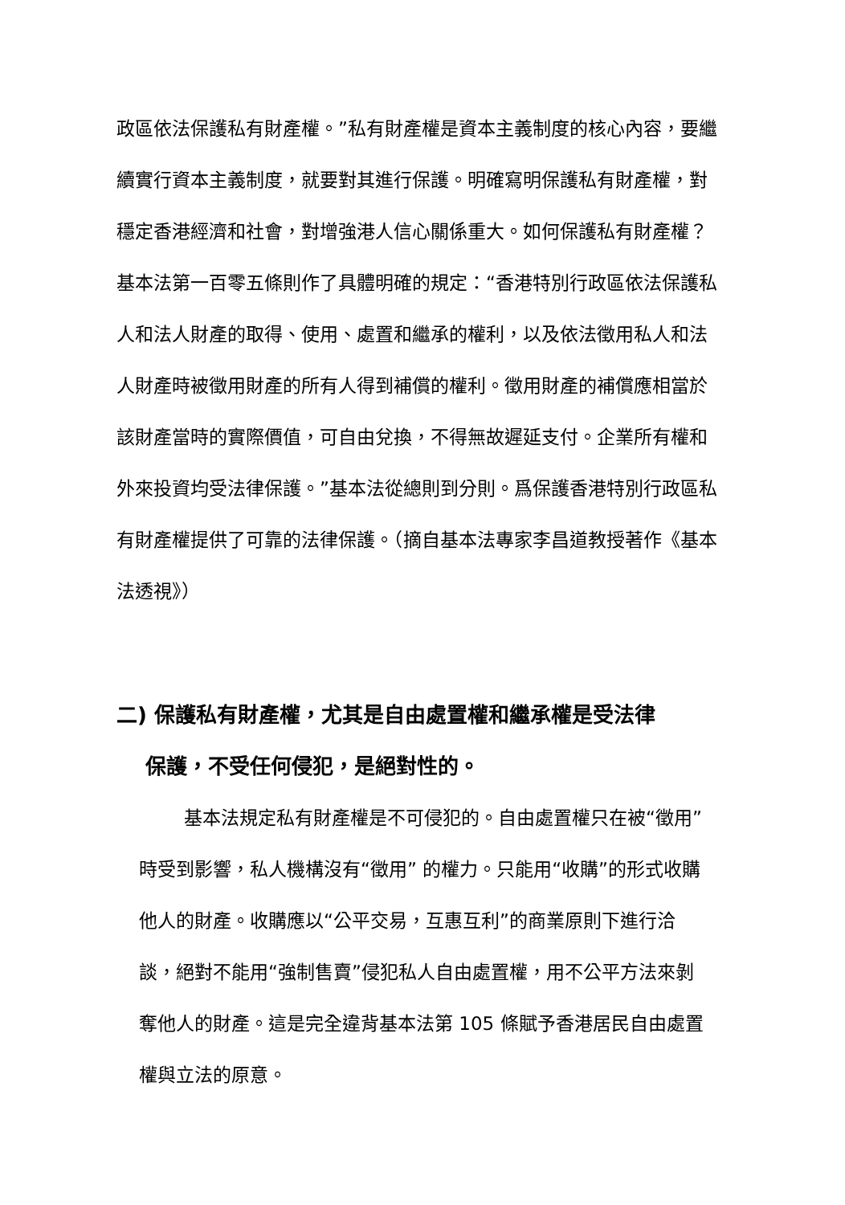政區依法保護私有財產權。”私有財產權是資本主義制度的核心內容，要繼續實行資本主義制度，就要對其進行保護。明確寫明保護私有財產權，對穩定香港經濟和社會，對增強港人信心關係重大。如何保護私有財產權？基本法第一百零五條則作了具體明確的規定：“香港特別行政區依法保護私人和法人財產的取得、使用、處置和繼承的權利，以及依法徵用私人和法人財產時被徵用財產的所有人得到補償的權利。徵用財產的補償應相當於該財產當時的實際價值，可自由兌換，不得無故遲延支付。企業所有權和外來投資均受法律保護。”基本法從總則到分則。爲保護香港特別行政區私有財產權提供了可靠的法律保護。（摘自基本法專家李昌道教授著作《基本法透視》）
二) 保護私有財產權，尤其是自由處置權和繼承權是受法律
保護，不受任何侵犯，是絕對性的。
基本法規定私有財產權是不可侵犯的。自由處置權只在被“徵用”時受到影響，私人機構沒有“徵用” 的權力。只能用“收購”的形式收購他人的財產。收購應以“公平交易，互惠互利”的商業原則下進行洽談，絕對不能用“強制售賣”侵犯私人自由處置權，用不公平方法來剝奪他人的財產。這是完全違背基本法第 105 條賦予香港居民自由處置權與立法的原意。